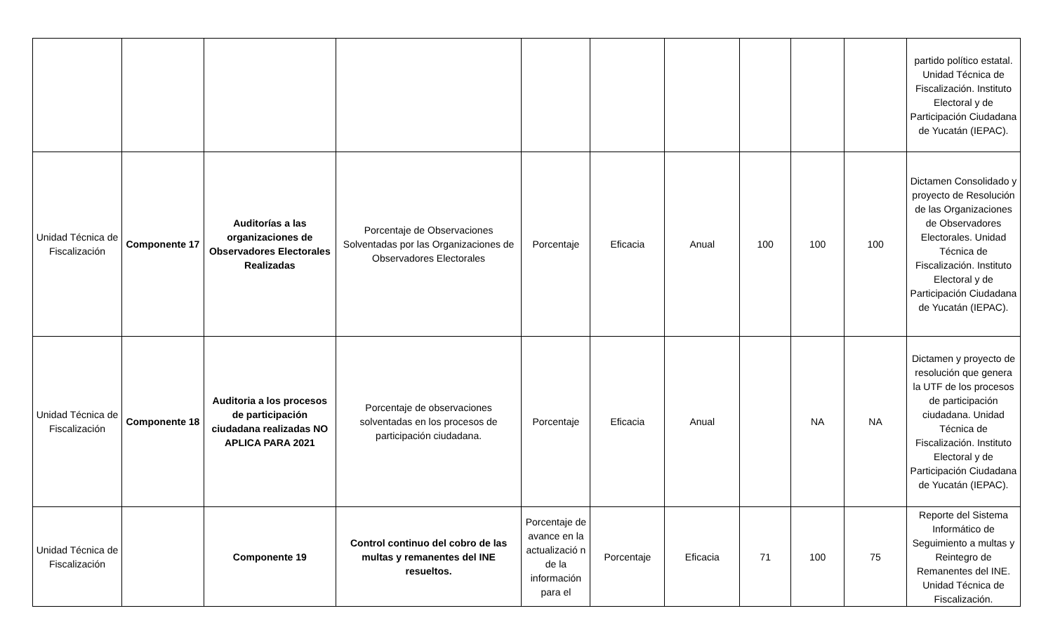| | | | | | | | | | | partido político estatal. Unidad Técnica de Fiscalización. Instituto Electoral y de Participación Ciudadana de Yucatán (IEPAC). |
| Unidad Técnica de Fiscalización | Componente 17 | Auditorías a las organizaciones de Observadores Electorales Realizadas | Porcentaje de Observaciones Solventadas por las Organizaciones de Observadores Electorales | Porcentaje | Eficacia | Anual | 100 | 100 | 100 | Dictamen Consolidado y proyecto de Resolución de las Organizaciones de Observadores Electorales. Unidad Técnica de Fiscalización. Instituto Electoral y de Participación Ciudadana de Yucatán (IEPAC). |
| Unidad Técnica de Fiscalización | Componente 18 | Auditoria a los procesos de participación ciudadana realizadas NO APLICA PARA 2021 | Porcentaje de observaciones solventadas en los procesos de participación ciudadana. | Porcentaje | Eficacia | Anual | | NA | NA | Dictamen y proyecto de resolución que genera la UTF de los procesos de participación ciudadana. Unidad Técnica de Fiscalización. Instituto Electoral y de Participación Ciudadana de Yucatán (IEPAC). |
| Unidad Técnica de Fiscalización | | Componente 19 | Control continuo del cobro de las multas y remanentes del INE resueltos. | Porcentaje de avance en la actualizació n de la información para el | Porcentaje | Eficacia | 71 | 100 | 75 | Reporte del Sistema Informático de Seguimiento a multas y Reintegro de Remanentes del INE. Unidad Técnica de Fiscalización. |